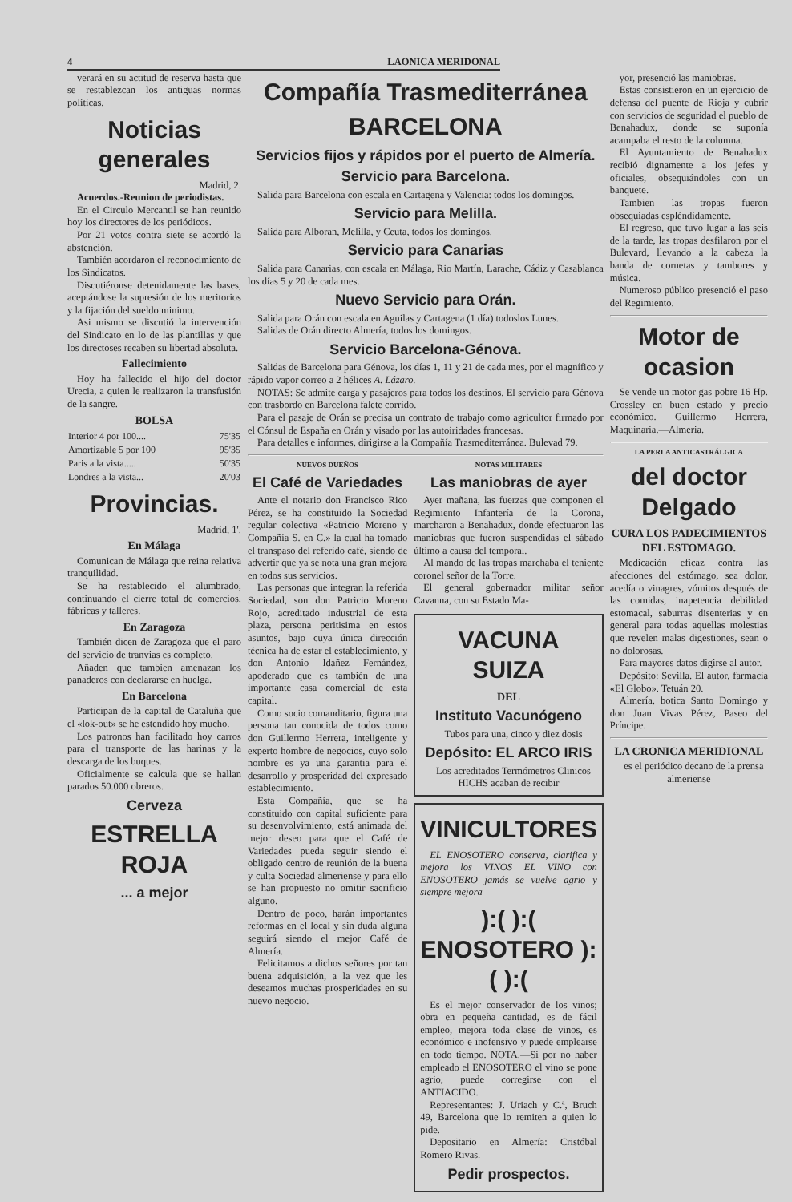4 LAONICA MERIDONAL
verará en su actitud de reserva hasta que se restablezcan los antiguas normas políticas.
Noticias generales
Madrid, 2.
Acuerdos.-Reunion de periodistas.
En el Circulo Mercantil se han reunido hoy los directores de los periódicos.
Por 21 votos contra siete se acordó la abstención.
También acordaron el reconocimiento de los Sindicatos.
Discutiéronse detenidamente las bases, aceptándose la supresión de los meritorios y la fijación del sueldo minimo.
Asi mismo se discutió la intervención del Sindicato en lo de las plantillas y que los directoses recaben su libertad absoluta.
Fallecimiento
Hoy ha fallecido el hijo del doctor Urecia, a quien le realizaron la transfusión de la sangre.
BOLSA
| Interior 4 por 100.... | 75'35 |
| Amortizable 5 por 100 | 95'35 |
| Paris a la vista..... | 50'35 |
| Londres a la vista... | 20'03 |
Provincias.
Madrid, 1'.
En Málaga
Comunican de Málaga que reina relativa tranquilidad.
Se ha restablecido el alumbrado, continuando el cierre total de comercios, fábricas y talleres.
En Zaragoza
También dicen de Zaragoza que el paro del servicio de tranvias es completo.
Añaden que tambien amenazan los panaderos con declararse en huelga.
En Barcelona
Participan de la capital de Cataluña que el «lok-out» se he estendido hoy mucho.
Los patronos han facilitado hoy carros para el transporte de las harinas y la descarga de los buques.
Oficialmente se calcula que se hallan parados 50.000 obreros.
Cerveza
ESTRELLA ROJA
... a mejor
Compañía Trasmediterránea
BARCELONA
Servicios fijos y rápidos por el puerto de Almería.
Servicio para Barcelona.
Salida para Barcelona con escala en Cartagena y Valencia: todos los domingos.
Servicio para Melilla.
Salida para Alboran, Melilla, y Ceuta, todos los domingos.
Servicio para Canarias
Salida para Canarias, con escala en Málaga, Rio Martín, Larache, Cádiz y Casablanca los días 5 y 20 de cada mes.
Nuevo Servicio para Orán.
Salida para Orán con escala en Aguilas y Cartagena (1 día) todoslos Lunes.
Salidas de Orán directo Almería, todos los domingos.
Servicio Barcelona-Génova.
Salidas de Barcelona para Génova, los días 1, 11 y 21 de cada mes, por el magnífico y rápido vapor correo a 2 hélices A. Lázaro.
NOTAS: Se admite carga y pasajeros para todos los destinos. El servicio para Génova con trasbordo en Barcelona falete corrido.
Para el pasaje de Orán se precisa un contrato de trabajo como agricultor firmado por el Cónsul de España en Orán y visado por las autoiridades francesas.
Para detalles e informes, dirigirse a la Compañía Trasmediterránea. Bulevad 79.
NUEVOS DUEÑOS
El Café de Variedades
Ante el notario don Francisco Rico Pérez, se ha constituido la Sociedad regular colectiva «Patricio Moreno y Compañía S. en C.» la cual ha tomado el transpaso del referido café, siendo de advertir que ya se nota una gran mejora en todos sus servicios.
Las personas que integran la referida Sociedad, son don Patricio Moreno Rojo, acreditado industrial de esta plaza, persona peritisima en estos asuntos, bajo cuya única dirección técnica ha de estar el establecimiento, y don Antonio Idañez Fernández, apoderado que es también de una importante casa comercial de esta capital.
Como socio comanditario, figura una persona tan conocida de todos como don Guillermo Herrera, inteligente y experto hombre de negocios, cuyo solo nombre es ya una garantia para el desarrollo y prosperidad del expresado establecimiento.
Esta Compañía, que se ha constituido con capital suficiente para su desenvolvimiento, está animada del mejor deseo para que el Café de Variedades pueda seguir siendo el obligado centro de reunión de la buena y culta Sociedad almeriense y para ello se han propuesto no omitir sacrificio alguno.
Dentro de poco, harán importantes reformas en el local y sin duda alguna seguirá siendo el mejor Café de Almería.
Felicitamos a dichos señores por tan buena adquisición, a la vez que les deseamos muchas prosperidades en su nuevo negocio.
NOTAS MILITARES
Las maniobras de ayer
Ayer mañana, las fuerzas que componen el Regimiento Infantería de la Corona, marcharon a Benahadux, donde efectuaron las maniobras que fueron suspendidas el sábado último a causa del temporal.
Al mando de las tropas marchaba el teniente coronel señor de la Torre.
El general gobernador militar señor Cavanna, con su Estado Ma-
VACUNA SUIZA
DEL
Instituto Vacunógeno
Tubos para una, cinco y diez dosis
Depósito: EL ARCO IRIS
Los acreditados Termómetros Clinicos HICHS acaban de recibir
VINICULTORES
EL ENOSOTERO conserva, clarifica y mejora los VINOS EL VINO con ENOSOTERO jamás se vuelve agrio y siempre mejora
):( ):( ENOSOTERO ):( ):(
Es el mejor conservador de los vinos; obra en pequeña cantidad, es de fácil empleo, mejora toda clase de vinos, es económico e inofensivo y puede emplearse en todo tiempo. NOTA.—Si por no haber empleado el ENOSOTERO el vino se pone agrio, puede corregirse con el ANTIACIDO.
Representantes: J. Uriach y C.ª, Bruch 49, Barcelona que lo remiten a quien lo pide.
Depositario en Almería: Cristóbal Romero Rivas.
Pedir prospectos.
yor, presenció las maniobras.
Estas consistieron en un ejercicio de defensa del puente de Rioja y cubrir con servicios de seguridad el pueblo de Benahadux, donde se suponía acampaba el resto de la columna.
El Ayuntamiento de Benahadux recibió dignamente a los jefes y oficiales, obsequiándoles con un banquete.
Tambien las tropas fueron obsequiadas espléndidamente.
El regreso, que tuvo lugar a las seis de la tarde, las tropas desfilaron por el Bulevard, llevando a la cabeza la banda de cornetas y tambores y música.
Numeroso público presenció el paso del Regimiento.
Motor de ocasion
Se vende un motor gas pobre 16 Hp. Crossley en buen estado y precio económico. Guillermo Herrera, Maquinaria.—Almeria.
LA PERLA ANTICASTRÁLGICA
del doctor Delgado
CURA LOS PADECIMIENTOS DEL ESTOMAGO.
Medicación eficaz contra las afecciones del estómago, sea dolor, acedía o vinagres, vómitos después de las comidas, inapetencia debilidad estomacal, saburras disenterias y en general para todas aquellas molestias que revelen malas digestiones, sean o no dolorosas.
Para mayores datos digirse al autor.
Depósito: Sevilla. El autor, farmacia «El Globo». Tetuán 20.
Almería, botica Santo Domingo y don Juan Vivas Pérez, Paseo del Príncipe.
LA CRONICA MERIDIONAL
es el periódico decano de la prensa almeriense